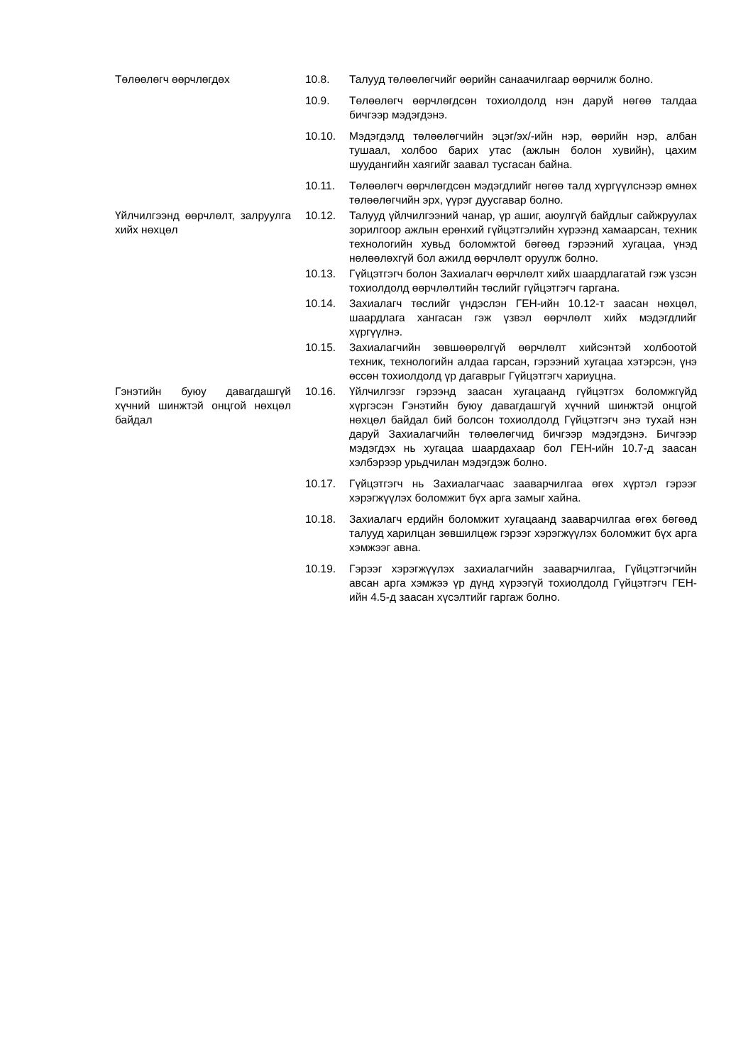Төлөөлөгч өөрчлөгдөх 10.8. Талууд төлөөлөгчийг өөрийн санаачилгаар өөрчилж болно.
10.9. Төлөөлөгч өөрчлөгдсөн тохиолдолд нэн даруй нөгөө талдаа бичгээр мэдэгдэнэ.
10.10. Мэдэгдэлд төлөөлөгчийн эцэг/эх/-ийн нэр, өөрийн нэр, албан тушаал, холбоо барих утас (ажлын болон хувийн), цахим шуудангийн хаягийг заавал тусгасан байна.
10.11. Төлөөлөгч өөрчлөгдсөн мэдэгдлийг нөгөө талд хүргүүлснээр өмнөх төлөөлөгчийн эрх, үүрэг дуусгавар болно.
Үйлчилгээнд өөрчлөлт, залруулга хийх нөхцөл
10.12. Талууд үйлчилгээний чанар, үр ашиг, аюулгүй байдлыг сайжруулах зорилгоор ажлын ерөнхий гүйцэтгэлийн хүрээнд хамаарсан, техник технологийн хувьд боломжтой бөгөөд гэрээний хугацаа, үнэд нөлөөлөхгүй бол ажилд өөрчлөлт оруулж болно.
10.13. Гүйцэтгэгч болон Захиалагч өөрчлөлт хийх шаардлагатай гэж үзсэн тохиолдолд өөрчлөлтийн төслийг гүйцэтгэгч гаргана.
10.14. Захиалагч төслийг үндэслэн ГЕН-ийн 10.12-т заасан нөхцөл, шаардлага хангасан гэж үзвэл өөрчлөлт хийх мэдэгдлийг хүргүүлнэ.
10.15. Захиалагчийн зөвшөөрөлгүй өөрчлөлт хийсэнтэй холбоотой техник, технологийн алдаа гарсан, гэрээний хугацаа хэтэрсэн, үнэ өссөн тохиолдолд үр дагаврыг Гүйцэтгэгч хариуцна.
Гэнэтийн буюу давагдашгүй хүчний шинжтэй онцгой нөхцөл байдал
10.16. Үйлчилгээг гэрээнд заасан хугацаанд гүйцэтгэх боломжгүйд хүргэсэн Гэнэтийн буюу давагдашгүй хүчний шинжтэй онцгой нөхцөл байдал бий болсон тохиолдолд Гүйцэтгэгч энэ тухай нэн даруй Захиалагчийн төлөөлөгчид бичгээр мэдэгдэнэ. Бичгээр мэдэгдэх нь хугацаа шаардахаар бол ГЕН-ийн 10.7-д заасан хэлбэрээр урьдчилан мэдэгдэж болно.
10.17. Гүйцэтгэгч нь Захиалагчаас зааварчилгаа өгөх хүртэл гэрээг хэрэгжүүлэх боломжит бүх арга замыг хайна.
10.18. Захиалагч ердийн боломжит хугацаанд зааварчилгаа өгөх бөгөөд талууд харилцан зөвшилцөж гэрээг хэрэгжүүлэх боломжит бүх арга хэмжээг авна.
10.19. Гэрээг хэрэгжүүлэх захиалагчийн зааварчилгаа, Гүйцэтгэгчийн авсан арга хэмжээ үр дүнд хүрээгүй тохиолдолд Гүйцэтгэгч ГЕН-ийн 4.5-д заасан хүсэлтийг гаргаж болно.